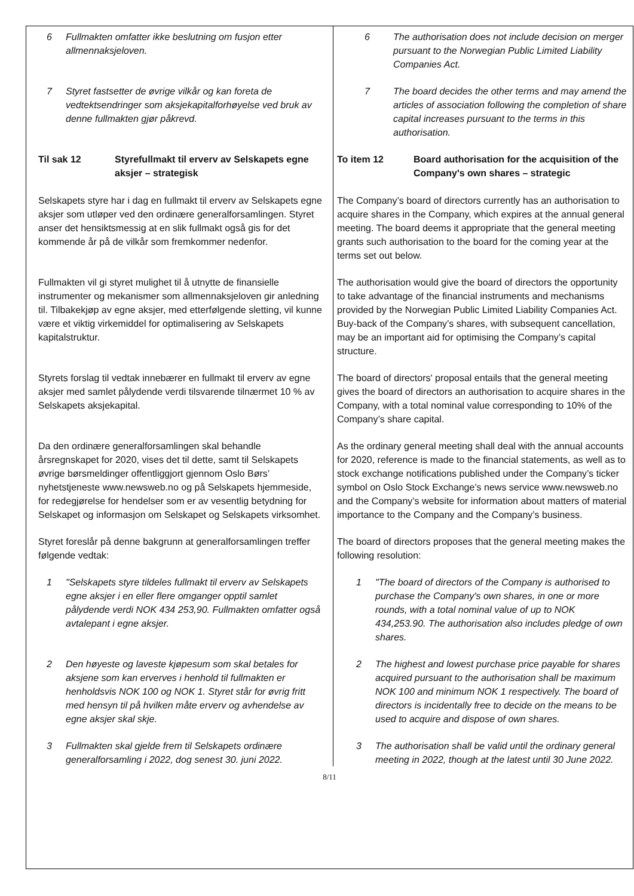| 6 Fullmakten omfatter ikke beslutning om fusjon etter allmennaksjeloven. | 6 The authorisation does not include decision on merger pursuant to the Norwegian Public Limited Liability Companies Act. |
| 7 Styret fastsetter de øvrige vilkår og kan foreta de vedtektsendringer som aksjekapitalforhøyelse ved bruk av denne fullmakten gjør påkrevd. | 7 The board decides the other terms and may amend the articles of association following the completion of share capital increases pursuant to the terms in this authorisation. |
| Til sak 12 Styrefullmakt til erverv av Selskapets egne aksjer – strategisk | To item 12 Board authorisation for the acquisition of the Company's own shares – strategic |
| Selskapets styre har i dag en fullmakt til erverv av Selskapets egne aksjer som utløper ved den ordinære generalforsamlingen. Styret anser det hensiktsmessig at en slik fullmakt også gis for det kommende år på de vilkår som fremkommer nedenfor. | The Company’s board of directors currently has an authorisation to acquire shares in the Company, which expires at the annual general meeting. The board deems it appropriate that the general meeting grants such authorisation to the board for the coming year at the terms set out below. |
| Fullmakten vil gi styret mulighet til å utnytte de finansielle instrumenter og mekanismer som allmennaksjeloven gir anledning til. Tilbakekjøp av egne aksjer, med etterfølgende sletting, vil kunne være et viktig virkemiddel for optimalisering av Selskapets kapitalstruktur. | The authorisation would give the board of directors the opportunity to take advantage of the financial instruments and mechanisms provided by the Norwegian Public Limited Liability Companies Act. Buy-back of the Company’s shares, with subsequent cancellation, may be an important aid for optimising the Company’s capital structure. |
| Styrets forslag til vedtak innebærer en fullmakt til erverv av egne aksjer med samlet pålydende verdi tilsvarende tilnærmet 10 % av Selskapets aksjekapital. | The board of directors' proposal entails that the general meeting gives the board of directors an authorisation to acquire shares in the Company, with a total nominal value corresponding to 10% of the Company’s share capital. |
| Da den ordinære generalforsamlingen skal behandle årsregnskapet for 2020, vises det til dette, samt til Selskapets øvrige børsmeldinger offentliggjort gjennom Oslo Børs’ nyhetstjeneste www.newsweb.no og på Selskapets hjemmeside, for redegjørelse for hendelser som er av vesentlig betydning for Selskapet og informasjon om Selskapet og Selskapets virksomhet. | As the ordinary general meeting shall deal with the annual accounts for 2020, reference is made to the financial statements, as well as to stock exchange notifications published under the Company’s ticker symbol on Oslo Stock Exchange’s news service www.newsweb.no and the Company’s website for information about matters of material importance to the Company and the Company’s business. |
| Styret foreslår på denne bakgrunn at generalforsamlingen treffer følgende vedtak: | The board of directors proposes that the general meeting makes the following resolution: |
| 1 "Selskapets styre tildeles fullmakt til erverv av Selskapets egne aksjer i en eller flere omganger opptil samlet pålydende verdi NOK 434 253,90. Fullmakten omfatter også avtalepant i egne aksjer. | 1 "The board of directors of the Company is authorised to purchase the Company's own shares, in one or more rounds, with a total nominal value of up to NOK 434,253.90. The authorisation also includes pledge of own shares. |
| 2 Den høyeste og laveste kjøpesum som skal betales for aksjene som kan erverves i henhold til fullmakten er henholdsvis NOK 100 og NOK 1. Styret står for øvrig fritt med hensyn til på hvilken måte erverv og avhendelse av egne aksjer skal skje. | 2 The highest and lowest purchase price payable for shares acquired pursuant to the authorisation shall be maximum NOK 100 and minimum NOK 1 respectively. The board of directors is incidentally free to decide on the means to be used to acquire and dispose of own shares. |
| 3 Fullmakten skal gjelde frem til Selskapets ordinære generalforsamling i 2022, dog senest 30. juni 2022. | 3 The authorisation shall be valid until the ordinary general meeting in 2022, though at the latest until 30 June 2022. |
8/11